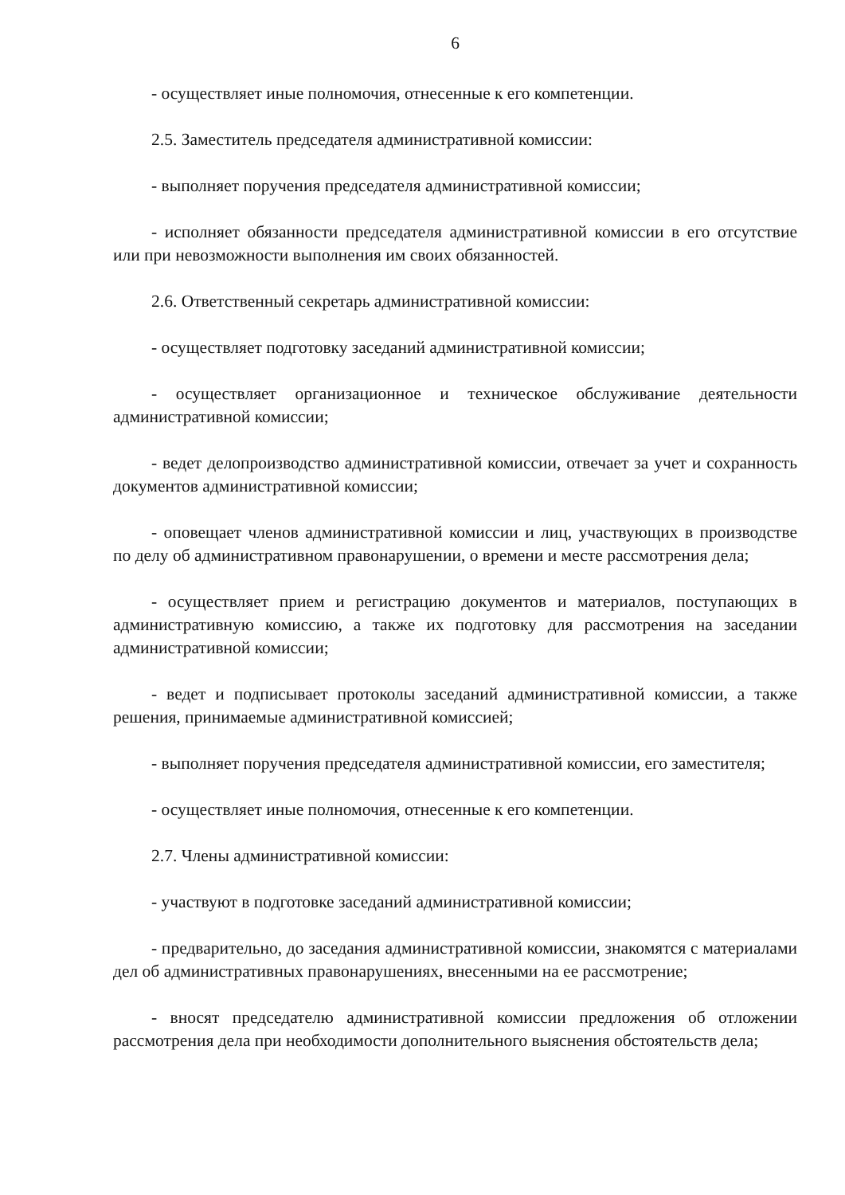6
- осуществляет иные полномочия, отнесенные к его компетенции.
2.5. Заместитель председателя административной комиссии:
- выполняет поручения председателя административной комиссии;
- исполняет обязанности председателя административной комиссии в его отсутствие или при невозможности выполнения им своих обязанностей.
2.6. Ответственный секретарь административной комиссии:
- осуществляет подготовку заседаний административной комиссии;
- осуществляет организационное и техническое обслуживание деятельности административной комиссии;
- ведет делопроизводство административной комиссии, отвечает за учет и сохранность документов административной комиссии;
- оповещает членов административной комиссии и лиц, участвующих в производстве по делу об административном правонарушении, о времени и месте рассмотрения дела;
- осуществляет прием и регистрацию документов и материалов, поступающих в административную комиссию, а также их подготовку для рассмотрения на заседании административной комиссии;
- ведет и подписывает протоколы заседаний административной комиссии, а также решения, принимаемые административной комиссией;
- выполняет поручения председателя административной комиссии, его заместителя;
- осуществляет иные полномочия, отнесенные к его компетенции.
2.7. Члены административной комиссии:
- участвуют в подготовке заседаний административной комиссии;
- предварительно, до заседания административной комиссии, знакомятся с материалами дел об административных правонарушениях, внесенными на ее рассмотрение;
- вносят председателю административной комиссии предложения об отложении рассмотрения дела при необходимости дополнительного выяснения обстоятельств дела;